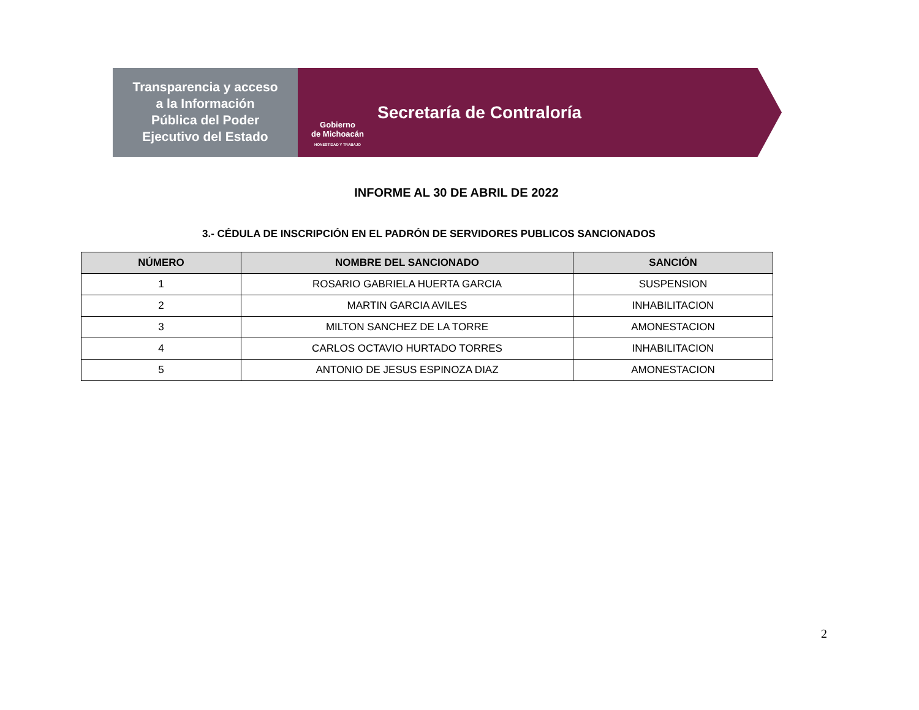Transparencia y acceso
a la Información
Pública del Poder
Ejecutivo del Estado
Gobierno
de Michoacán
HONESTIDAD Y TRABAJO
Secretaría de Contraloría
INFORME AL 30 DE ABRIL DE 2022
3.- CÉDULA DE INSCRIPCIÓN EN EL PADRÓN DE SERVIDORES PUBLICOS SANCIONADOS
| NÚMERO | NOMBRE DEL SANCIONADO | SANCIÓN |
| --- | --- | --- |
| 1 | ROSARIO GABRIELA HUERTA GARCIA | SUSPENSION |
| 2 | MARTIN GARCIA AVILES | INHABILITACION |
| 3 | MILTON SANCHEZ DE LA TORRE | AMONESTACION |
| 4 | CARLOS OCTAVIO HURTADO TORRES | INHABILITACION |
| 5 | ANTONIO DE JESUS ESPINOZA DIAZ | AMONESTACION |
2